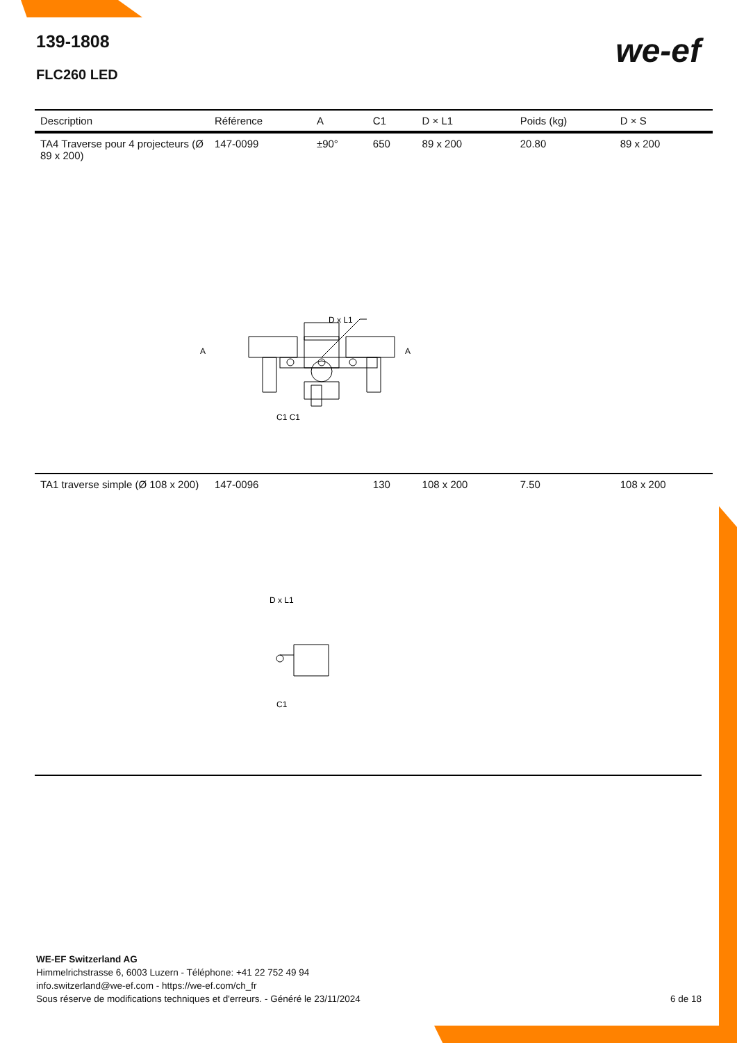139-1808
FLC260 LED
we-ef
| Description | Référence | A | C1 | D × L1 | Poids (kg) | D × S |
| --- | --- | --- | --- | --- | --- | --- |
| TA4 Traverse pour 4 projecteurs (Ø 89 x 200) | 147-0099 | ±90° | 650 | 89 x 200 | 20.80 | 89 x 200 |
| D x L1 A A C1 C1 | | | | | | |
| TA1 traverse simple (Ø 108 x 200) | 147-0096 | | 130 | 108 x 200 | 7.50 | 108 x 200 |
| D x L1 C1 | | | | | | |
WE-EF Switzerland AG
Himmelrichstrasse 6, 6003 Luzern - Téléphone: +41 22 752 49 94
info.switzerland@we-ef.com - https://we-ef.com/ch_fr
Sous réserve de modifications techniques et d'erreurs. - Généré le 23/11/2024 6 de 18